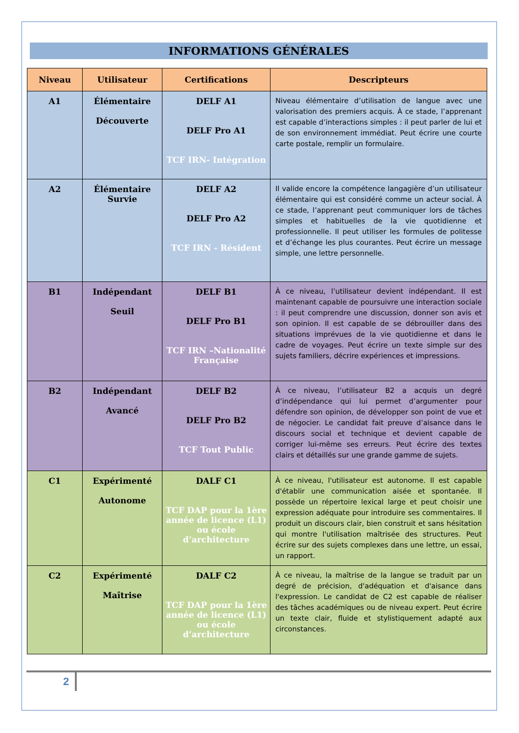INFORMATIONS GÉNÉRALES
| Niveau | Utilisateur | Certifications | Descripteurs |
| --- | --- | --- | --- |
| A1 | Élémentaire Découverte | DELF A1 DELF Pro A1 TCF IRN- Intégration | Niveau élémentaire d’utilisation de langue avec une valorisation des premiers acquis. À ce stade, l’apprenant est capable d’interactions simples : il peut parler de lui et de son environnement immédiat. Peut écrire une courte carte postale, remplir un formulaire. |
| A2 | Élémentaire Survie | DELF A2 DELF Pro A2 TCF IRN - Résident | Il valide encore la compétence langagière d’un utilisateur élémentaire qui est considéré comme un acteur social. À ce stade, l’apprenant peut communiquer lors de tâches simples et habituelles de la vie quotidienne et professionnelle. Il peut utiliser les formules de politesse et d’échange les plus courantes. Peut écrire un message simple, une lettre personnelle. |
| B1 | Indépendant Seuil | DELF B1 DELF Pro B1 TCF IRN –Nationalité Française | À ce niveau, l’utilisateur devient indépendant. Il est maintenant capable de poursuivre une interaction sociale : il peut comprendre une discussion, donner son avis et son opinion. Il est capable de se débrouiller dans des situations imprévues de la vie quotidienne et dans le cadre de voyages. Peut écrire un texte simple sur des sujets familiers, décrire expériences et impressions. |
| B2 | Indépendant Avancé | DELF B2 DELF Pro B2 TCF Tout Public | À ce niveau, l’utilisateur B2 a acquis un degré d’indépendance qui lui permet d’argumenter pour défendre son opinion, de développer son point de vue et de négocier. Le candidat fait preuve d’aisance dans le discours social et technique et devient capable de corriger lui-même ses erreurs. Peut écrire des textes clairs et détaillés sur une grande gamme de sujets. |
| C1 | Expérimenté Autonome | DALF C1 TCF DAP pour la 1ère année de licence (L1) ou école d’architecture | À ce niveau, l'utilisateur est autonome. Il est capable d'établir une communication aisée et spontanée. Il possède un répertoire lexical large et peut choisir une expression adéquate pour introduire ses commentaires. Il produit un discours clair, bien construit et sans hésitation qui montre l'utilisation maîtrisée des structures. Peut écrire sur des sujets complexes dans une lettre, un essai, un rapport. |
| C2 | Expérimenté Maîtrise | DALF C2 TCF DAP pour la 1ère année de licence (L1) ou école d’architecture | À ce niveau, la maîtrise de la langue se traduit par un degré de précision, d'adéquation et d'aisance dans l'expression. Le candidat de C2 est capable de réaliser des tâches académiques ou de niveau expert. Peut écrire un texte clair, fluide et stylistiquement adapté aux circonstances. |
2